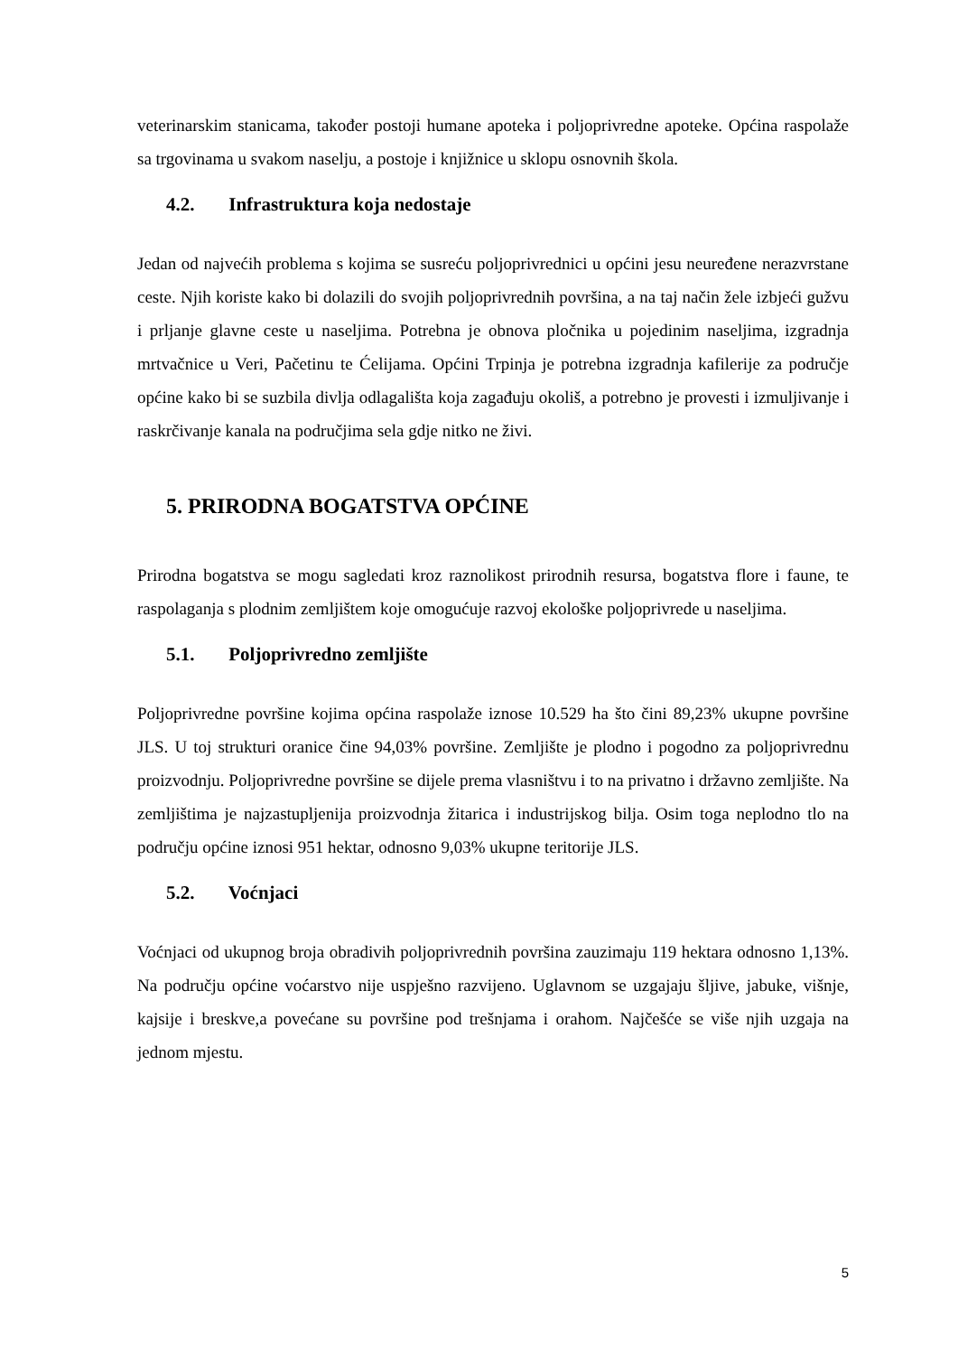veterinarskim stanicama, također postoji humane apoteka i poljoprivredne apoteke. Općina raspolaže sa trgovinama u svakom naselju, a postoje i knjižnice u sklopu osnovnih škola.
4.2. Infrastruktura koja nedostaje
Jedan od najvećih problema s kojima se susreću poljoprivrednici u općini jesu neuređene nerazvrstane ceste. Njih koriste kako bi dolazili do svojih poljoprivrednih površina, a na taj način žele izbjeći gužvu i prljanje glavne ceste u naseljima. Potrebna je obnova pločnika u pojedinim naseljima, izgradnja mrtvačnice u Veri, Pačetinu te Ćelijama. Općini Trpinja je potrebna izgradnja kafilerije za područje općine kako bi se suzbila divlja odlagališta koja zagađuju okoliš, a potrebno je provesti i izmuljivanje i raskrčivanje kanala na područjima sela gdje nitko ne živi.
5. PRIRODNA BOGATSTVA OPĆINE
Prirodna bogatstva se mogu sagledati kroz raznolikost prirodnih resursa, bogatstva flore i faune, te raspolaganja s plodnim zemljištem koje omogućuje razvoj ekološke poljoprivrede u naseljima.
5.1. Poljoprivredno zemljište
Poljoprivredne površine kojima općina raspolaže iznose 10.529 ha što čini 89,23% ukupne površine JLS. U toj strukturi oranice čine 94,03% površine. Zemljište je plodno i pogodno za poljoprivrednu proizvodnju. Poljoprivredne površine se dijele prema vlasništvu i to na privatno i državno zemljište. Na zemljištima je najzastupljenija proizvodnja žitarica i industrijskog bilja. Osim toga neplodno tlo na području općine iznosi 951 hektar, odnosno 9,03% ukupne teritorije JLS.
5.2. Voćnjaci
Voćnjaci od ukupnog broja obradivih poljoprivrednih površina zauzimaju 119 hektara odnosno 1,13%. Na području općine voćarstvo nije uspješno razvijeno. Uglavnom se uzgajaju šljive, jabuke, višnje, kajsije i breskve,a povećane su površine pod trešnjama i orahom. Najčešće se više njih uzgaja na jednom mjestu.
5